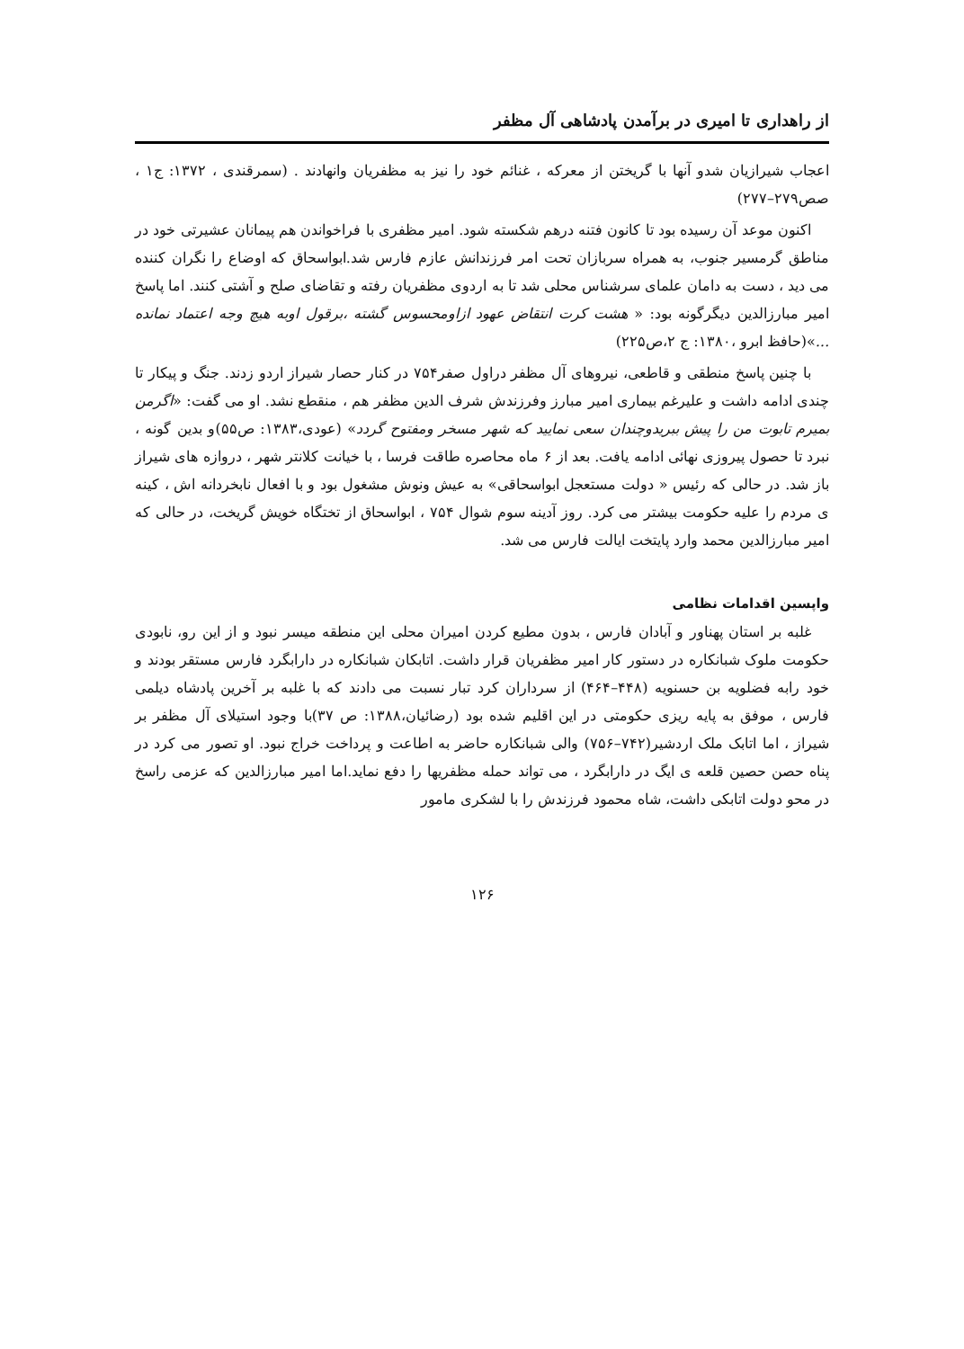از راهداری تا امیری در برآمدن پادشاهی آل مظفر
اعجاب شیرازیان شدو آنها با گریختن از معرکه ، غنائم خود را نیز به مظفریان وانهادند . (سمرقندی ، ۱۳۷۲: ج۱ ، صص۲۷۹–۲۷۷)
اکنون موعد آن رسیده بود تا کانون فتنه درهم شکسته شود. امیر مظفری با فراخواندن هم پیمانان عشیرتی خود در مناطق گرمسیر جنوب، به همراه سربازان تحت امر فرزندانش عازم فارس شد.ابواسحاق که اوضاع را نگران کننده می دید ، دست به دامان علمای سرشناس محلی شد تا به اردوی مظفریان رفته و تقاضای صلح و آشتی کنند. اما پاسخ امیر مبارزالدین دیگرگونه بود: « هشت کرت انتقاض عهود ازاومحسوس گشته ،برقول اوبه هیچ وجه اعتماد نمانده ...»(حافظ ابرو ،۱۳۸۰: ج ۲،ص۲۲۵)
با چنین پاسخ منطقی و قاطعی، نیروهای آل مظفر دراول صفر۷۵۴ در کنار حصار شیراز اردو زدند. جنگ و پیکار تا چندی ادامه داشت و علیرغم بیماری امیر مبارز وفرزندش شرف الدین مظفر هم ، منقطع نشد. او می گفت: «اگرمن بمیرم تابوت من را پیش ببریدوچندان سعی نمایید که شهر مسخر ومفتوح گردد» (عودی،۱۳۸۳: ص۵۵)و بدین گونه ، نبرد تا حصول پیروزی نهائی ادامه یافت. بعد از ۶ ماه محاصره طاقت فرسا ، با خیانت کلانتر شهر ، دروازه های شیراز باز شد. در حالی که رئیس « دولت مستعجل ابواسحاقی» به عیش ونوش مشغول بود و با افعال نابخردانه اش ، کینه ی مردم را علیه حکومت بیشتر می کرد. روز آدینه سوم شوال ۷۵۴ ، ابواسحاق از تختگاه خویش گریخت، در حالی که امیر مبارزالدین محمد وارد پایتخت ایالت فارس می شد.
واپسین اقدامات نظامی
غلبه بر استان پهناور و آبادان فارس ، بدون مطیع کردن امیران محلی این منطقه میسر نبود و از این رو، نابودی حکومت ملوک شبانکاره در دستور کار امیر مظفریان قرار داشت. اتابکان شبانکاره در دارابگرد فارس مستقر بودند و خود رابه فضلویه بن حسنویه (۴۴۸–۴۶۴) از سرداران کرد تبار نسبت می دادند که با غلبه بر آخرین پادشاه دیلمی فارس ، موفق به پایه ریزی حکومتی در این اقلیم شده بود (رضائیان،۱۳۸۸: ص ۳۷)با وجود استیلای آل مظفر بر شیراز ، اما اتابک ملک اردشیر(۷۴۲–۷۵۶) والی شبانکاره حاضر به اطاعت و پرداخت خراج نبود. او تصور می کرد در پناه حصن حصین قلعه ی ایگ در دارابگرد ، می تواند حمله مظفریها را دفع نماید.اما امیر مبارزالدین که عزمی راسخ در محو دولت اتابکی داشت، شاه محمود فرزندش را با لشکری مامور
۱۲۶